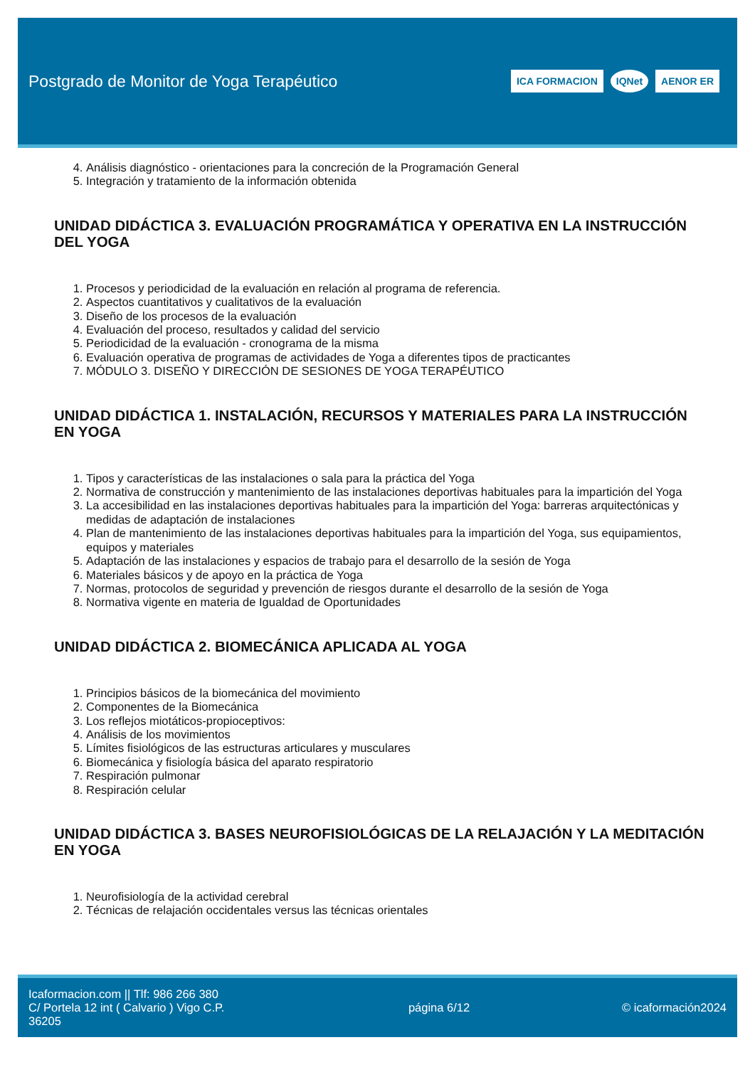Postgrado de Monitor de Yoga Terapéutico
ICA FORMACION IQNet AENOR ER
4. Análisis diagnóstico - orientaciones para la concreción de la Programación General
5. Integración y tratamiento de la información obtenida
UNIDAD DIDÁCTICA 3. EVALUACIÓN PROGRAMÁTICA Y OPERATIVA EN LA INSTRUCCIÓN DEL YOGA
1. Procesos y periodicidad de la evaluación en relación al programa de referencia.
2. Aspectos cuantitativos y cualitativos de la evaluación
3. Diseño de los procesos de la evaluación
4. Evaluación del proceso, resultados y calidad del servicio
5. Periodicidad de la evaluación - cronograma de la misma
6. Evaluación operativa de programas de actividades de Yoga a diferentes tipos de practicantes
7. MÓDULO 3. DISEÑO Y DIRECCIÓN DE SESIONES DE YOGA TERAPÉUTICO
UNIDAD DIDÁCTICA 1. INSTALACIÓN, RECURSOS Y MATERIALES PARA LA INSTRUCCIÓN EN YOGA
1. Tipos y características de las instalaciones o sala para la práctica del Yoga
2. Normativa de construcción y mantenimiento de las instalaciones deportivas habituales para la impartición del Yoga
3. La accesibilidad en las instalaciones deportivas habituales para la impartición del Yoga: barreras arquitectónicas y medidas de adaptación de instalaciones
4. Plan de mantenimiento de las instalaciones deportivas habituales para la impartición del Yoga, sus equipamientos, equipos y materiales
5. Adaptación de las instalaciones y espacios de trabajo para el desarrollo de la sesión de Yoga
6. Materiales básicos y de apoyo en la práctica de Yoga
7. Normas, protocolos de seguridad y prevención de riesgos durante el desarrollo de la sesión de Yoga
8. Normativa vigente en materia de Igualdad de Oportunidades
UNIDAD DIDÁCTICA 2. BIOMECÁNICA APLICADA AL YOGA
1. Principios básicos de la biomecánica del movimiento
2. Componentes de la Biomecánica
3. Los reflejos miotáticos-propioceptivos:
4. Análisis de los movimientos
5. Límites fisiológicos de las estructuras articulares y musculares
6. Biomecánica y fisiología básica del aparato respiratorio
7. Respiración pulmonar
8. Respiración celular
UNIDAD DIDÁCTICA 3. BASES NEUROFISIOLÓGICAS DE LA RELAJACIÓN Y LA MEDITACIÓN EN YOGA
1. Neurofisiología de la actividad cerebral
2. Técnicas de relajación occidentales versus las técnicas orientales
Icaformacion.com || Tlf: 986 266 380
C/ Portela 12 int ( Calvario ) Vigo C.P. 36205
página 6/12 © icaformación2024